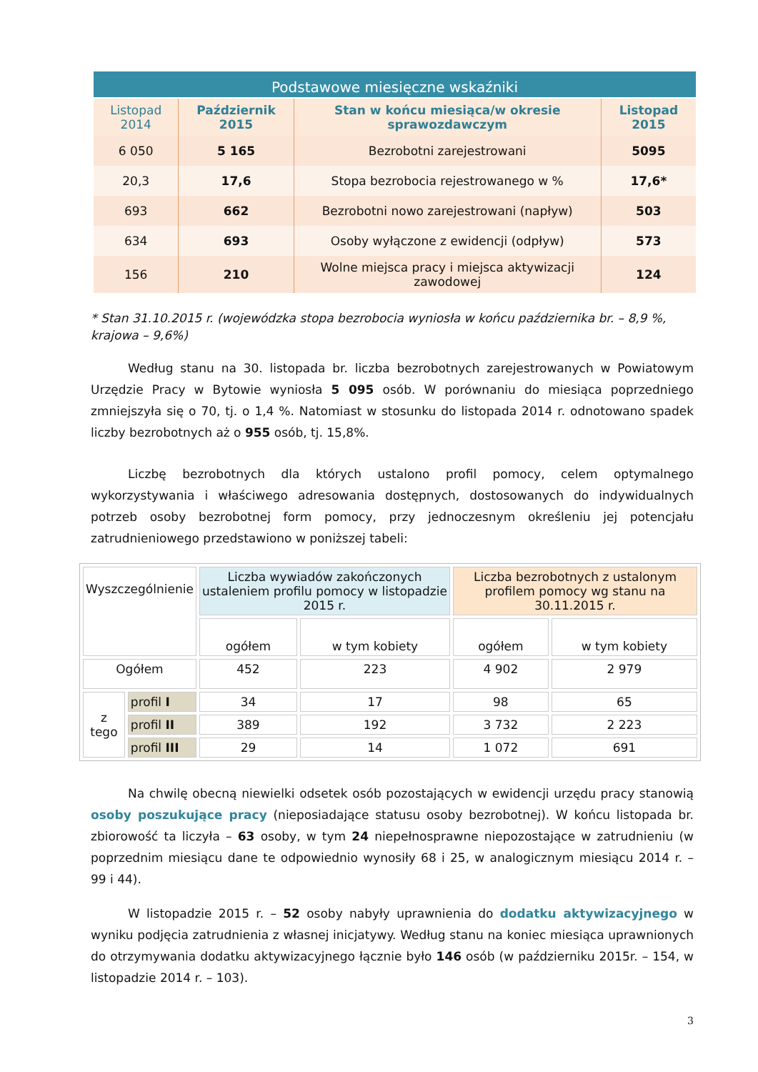Podstawowe miesięczne wskaźniki
| Listopad 2014 | Październik 2015 | Stan w końcu miesiąca/w okresie sprawozdawczym | Listopad 2015 |
| --- | --- | --- | --- |
| 6 050 | 5 165 | Bezrobotni zarejestrowani | 5095 |
| 20,3 | 17,6 | Stopa bezrobocia rejestrowanego w % | 17,6* |
| 693 | 662 | Bezrobotni nowo zarejestrowani (napływ) | 503 |
| 634 | 693 | Osoby wyłączone z ewidencji (odpływ) | 573 |
| 156 | 210 | Wolne miejsca pracy i miejsca aktywizacji zawodowej | 124 |
* Stan 31.10.2015 r. (wojewódzka stopa bezrobocia wyniosła w końcu października br. – 8,9 %, krajowa – 9,6%)
Według stanu na 30. listopada br. liczba bezrobotnych zarejestrowanych w Powiatowym Urzędzie Pracy w Bytowie wyniosła 5 095 osób. W porównaniu do miesiąca poprzedniego zmniejszyła się o 70, tj. o 1,4 %. Natomiast w stosunku do listopada 2014 r. odnotowano spadek liczby bezrobotnych aż o 955 osób, tj. 15,8%.
Liczbę bezrobotnych dla których ustalono profil pomocy, celem optymalnego wykorzystywania i właściwego adresowania dostępnych, dostosowanych do indywidualnych potrzeb osoby bezrobotnej form pomocy, przy jednoczesnym określeniu jej potencjału zatrudnieniowego przedstawiono w poniższej tabeli:
| Wyszczególnienie | | Liczba wywiadów zakończonych ustaleniem profilu pomocy w listopadzie 2015 r. | | Liczba bezrobotnych z ustalonym profilem pomocy wg stanu na 30.11.2015 r. | |
| | | ogółem | w tym kobiety | ogółem | w tym kobiety |
| Ogółem | | 452 | 223 | 4 902 | 2 979 |
| z tego | profil I | 34 | 17 | 98 | 65 |
| | profil II | 389 | 192 | 3 732 | 2 223 |
| | profil III | 29 | 14 | 1 072 | 691 |
Na chwilę obecną niewielki odsetek osób pozostających w ewidencji urzędu pracy stanowią osoby poszukujące pracy (nieposiadające statusu osoby bezrobotnej). W końcu listopada br. zbiorowość ta liczyła – 63 osoby, w tym 24 niepełnosprawne niepozostające w zatrudnieniu (w poprzednim miesiącu dane te odpowiednio wynosiły 68 i 25, w analogicznym miesiącu 2014 r. – 99 i 44).
W listopadzie 2015 r. – 52 osoby nabyły uprawnienia do dodatku aktywizacyjnego w wyniku podjęcia zatrudnienia z własnej inicjatywy. Według stanu na koniec miesiąca uprawnionych do otrzymywania dodatku aktywizacyjnego łącznie było 146 osób (w październiku 2015r. – 154, w listopadzie 2014 r. – 103).
3